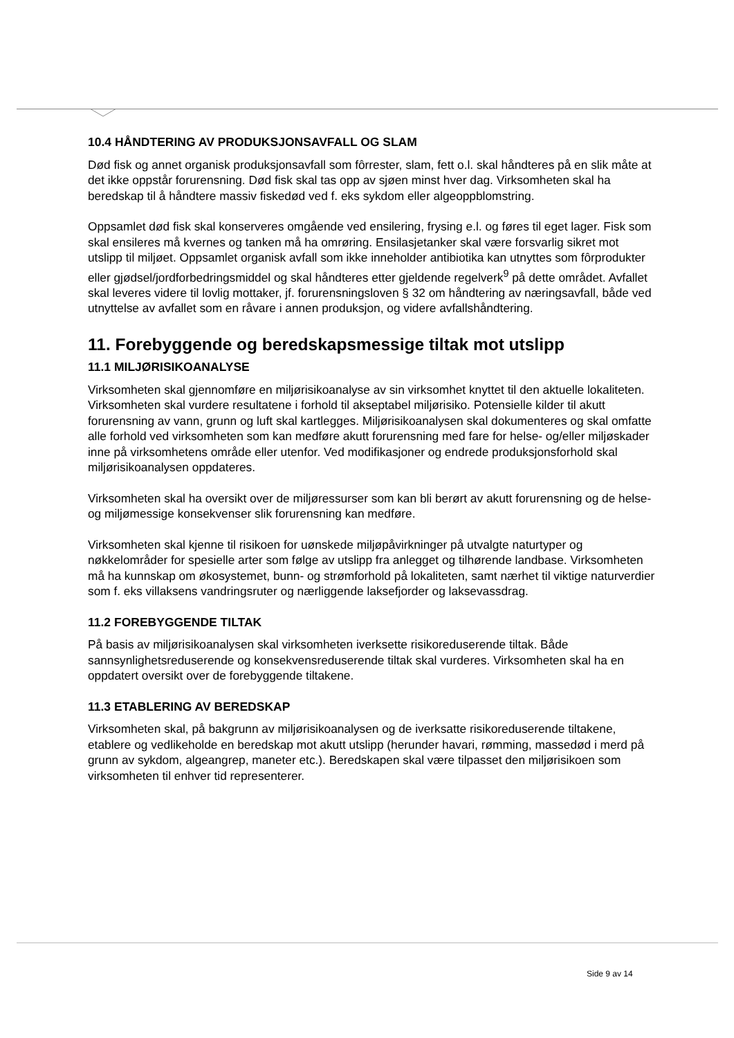10.4 HÅNDTERING AV PRODUKSJONSAVFALL OG SLAM
Død fisk og annet organisk produksjonsavfall som fôrrester, slam, fett o.l. skal håndteres på en slik måte at det ikke oppstår forurensning. Død fisk skal tas opp av sjøen minst hver dag. Virksomheten skal ha beredskap til å håndtere massiv fiskedød ved f. eks sykdom eller algeoppblomstring.
Oppsamlet død fisk skal konserveres omgående ved ensilering, frysing e.l. og føres til eget lager. Fisk som skal ensileres må kvernes og tanken må ha omrøring. Ensilasjetanker skal være forsvarlig sikret mot utslipp til miljøet. Oppsamlet organisk avfall som ikke inneholder antibiotika kan utnyttes som fôrprodukter eller gjødsel/jordforbedringsmiddel og skal håndteres etter gjeldende regelverk<sup>9</sup> på dette området. Avfallet skal leveres videre til lovlig mottaker, jf. forurensningsloven § 32 om håndtering av næringsavfall, både ved utnyttelse av avfallet som en råvare i annen produksjon, og videre avfallshåndtering.
11. Forebyggende og beredskapsmessige tiltak mot utslipp
11.1 MILJØRISIKOANALYSE
Virksomheten skal gjennomføre en miljørisikoanalyse av sin virksomhet knyttet til den aktuelle lokaliteten. Virksomheten skal vurdere resultatene i forhold til akseptabel miljørisiko. Potensielle kilder til akutt forurensning av vann, grunn og luft skal kartlegges. Miljørisikoanalysen skal dokumenteres og skal omfatte alle forhold ved virksomheten som kan medføre akutt forurensning med fare for helse- og/eller miljøskader inne på virksomhetens område eller utenfor. Ved modifikasjoner og endrede produksjonsforhold skal miljørisikoanalysen oppdateres.
Virksomheten skal ha oversikt over de miljøressurser som kan bli berørt av akutt forurensning og de helse- og miljømessige konsekvenser slik forurensning kan medføre.
Virksomheten skal kjenne til risikoen for uønskede miljøpåvirkninger på utvalgte naturtyper og nøkkelområder for spesielle arter som følge av utslipp fra anlegget og tilhørende landbase. Virksomheten må ha kunnskap om økosystemet, bunn- og strømforhold på lokaliteten, samt nærhet til viktige naturverdier som f. eks villaksens vandringsruter og nærliggende laksefjorder og laksevassdrag.
11.2 FOREBYGGENDE TILTAK
På basis av miljørisikoanalysen skal virksomheten iverksette risikoreduserende tiltak. Både sannsynlighetsreduserende og konsekvensreduserende tiltak skal vurderes. Virksomheten skal ha en oppdatert oversikt over de forebyggende tiltakene.
11.3 ETABLERING AV BEREDSKAP
Virksomheten skal, på bakgrunn av miljørisikoanalysen og de iverksatte risikoreduserende tiltakene, etablere og vedlikeholde en beredskap mot akutt utslipp (herunder havari, rømming, massedød i merd på grunn av sykdom, algeangrep, maneter etc.). Beredskapen skal være tilpasset den miljørisikoen som virksomheten til enhver tid representerer.
Side 9 av 14